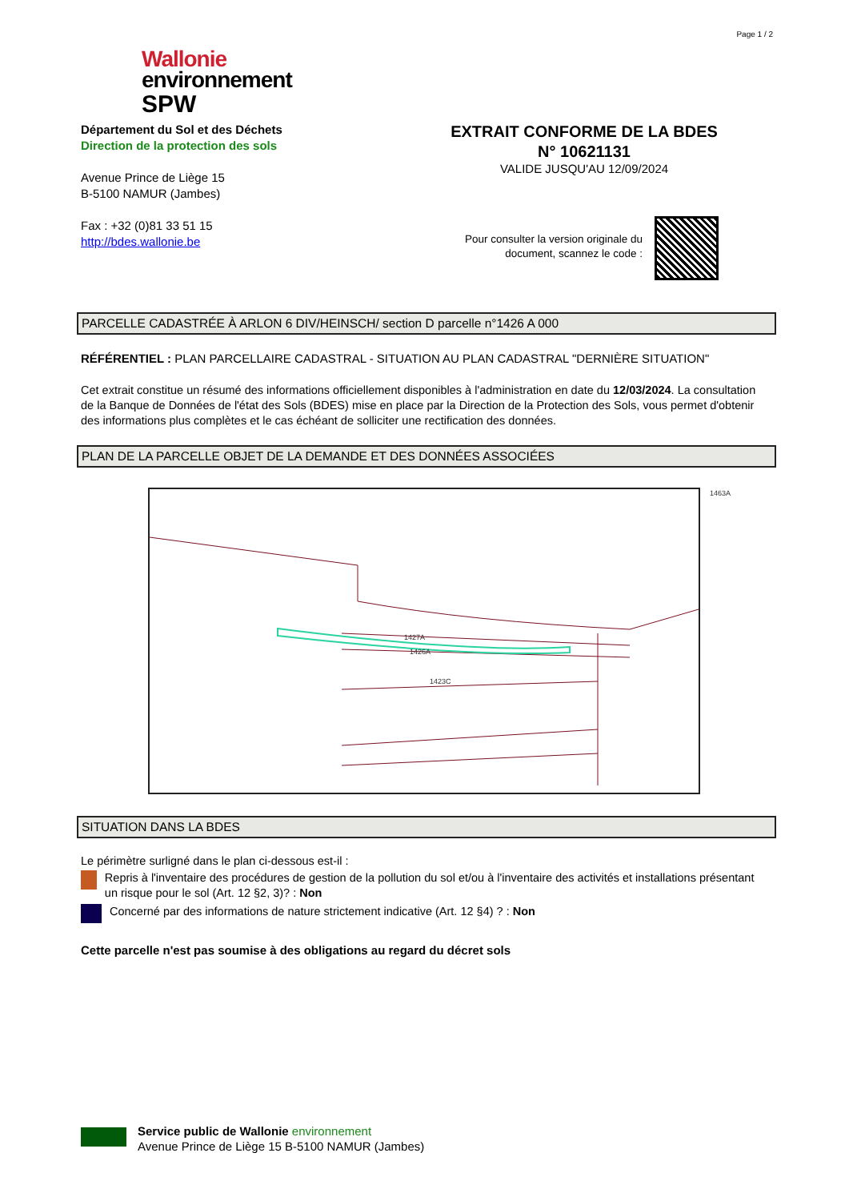Page 1 / 2
Wallonie
environnement
SPW
Département du Sol et des Déchets
Direction de la protection des sols
Avenue Prince de Liège 15
B-5100 NAMUR (Jambes)
Fax : +32 (0)81 33 51 15
http://bdes.wallonie.be
EXTRAIT CONFORME DE LA BDES
N° 10621131
VALIDE JUSQU'AU 12/09/2024
Pour consulter la version originale du document, scannez le code :
PARCELLE CADASTRÉE À ARLON 6 DIV/HEINSCH/ section D parcelle n°1426 A 000
RÉFÉRENTIEL : PLAN PARCELLAIRE CADASTRAL - SITUATION AU PLAN CADASTRAL "DERNIÈRE SITUATION"
Cet extrait constitue un résumé des informations officiellement disponibles à l'administration en date du 12/03/2024. La consultation de la Banque de Données de l'état des Sols (BDES) mise en place par la Direction de la Protection des Sols, vous permet d'obtenir des informations plus complètes et le cas échéant de solliciter une rectification des données.
PLAN DE LA PARCELLE OBJET DE LA DEMANDE ET DES DONNÉES ASSOCIÉES
1427A
1426A
1423C
1463A
SITUATION DANS LA BDES
Le périmètre surligné dans le plan ci-dessous est-il :
Repris à l'inventaire des procédures de gestion de la pollution du sol et/ou à l'inventaire des activités et installations présentant un risque pour le sol (Art. 12 §2, 3)? : Non
Concerné par des informations de nature strictement indicative (Art. 12 §4) ? : Non
Cette parcelle n'est pas soumise à des obligations au regard du décret sols
Service public de Wallonie environnement
Avenue Prince de Liège 15 B-5100 NAMUR (Jambes)